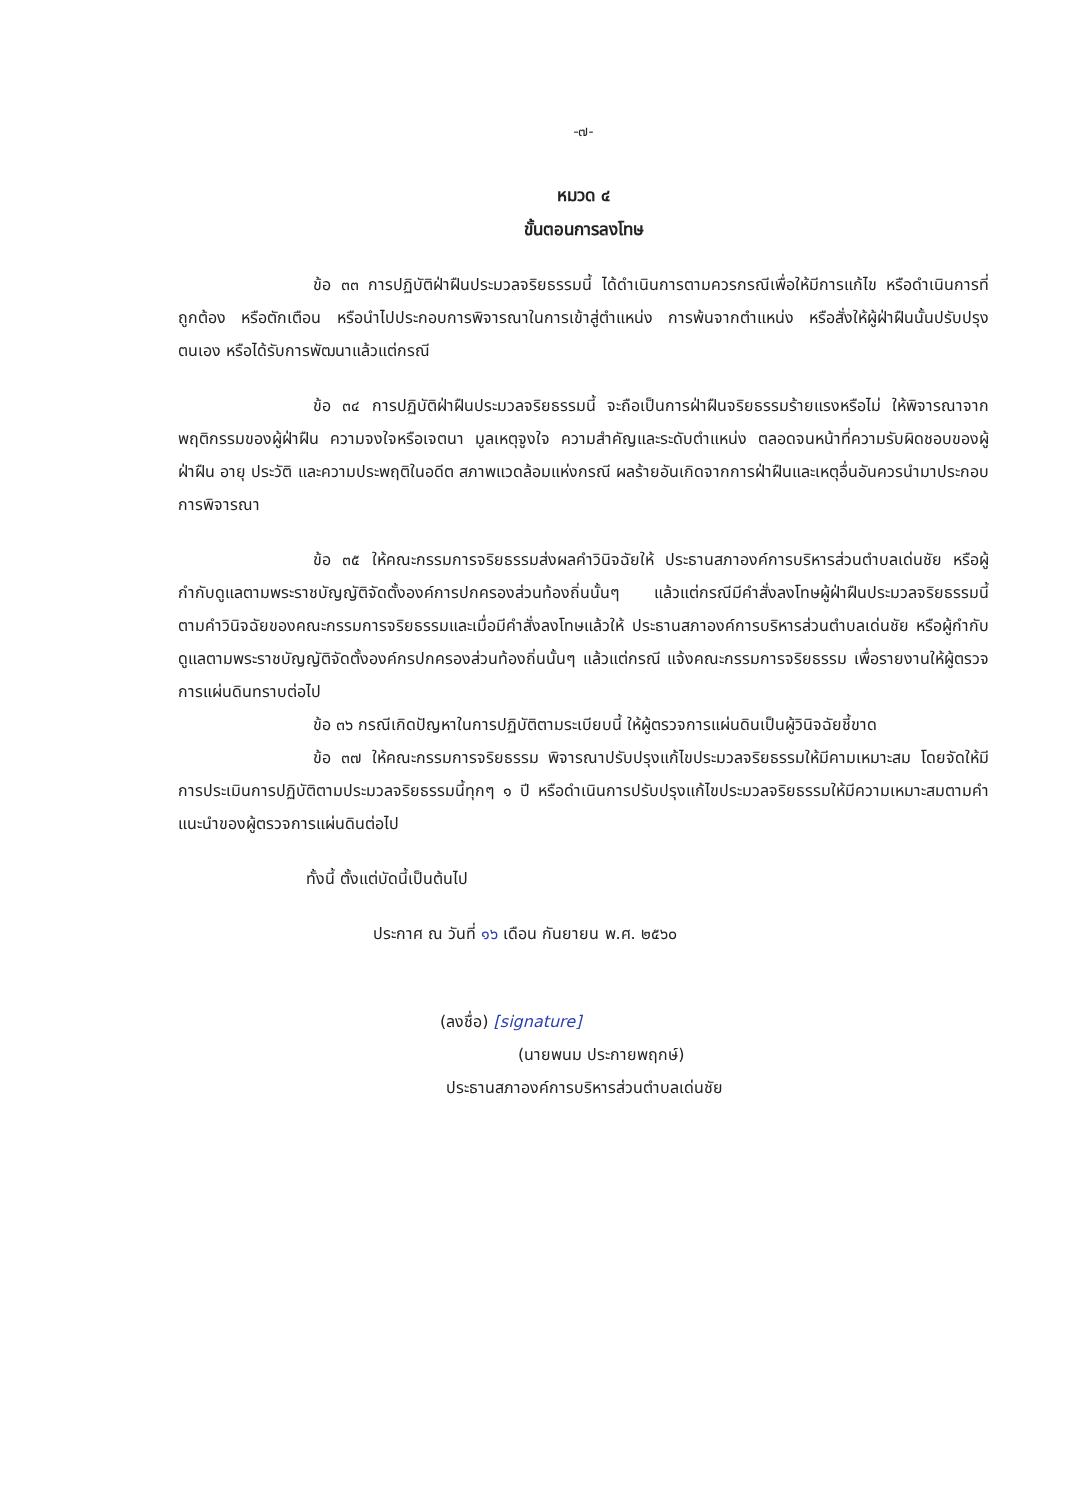-๗-
หมวด ๔
ขั้นตอนการลงโทษ
ข้อ ๓๓ การปฏิบัติฝ่าฝืนประมวลจริยธรรมนี้ ได้ดำเนินการตามควรกรณีเพื่อให้มีการแก้ไข หรือดำเนินการที่ถูกต้อง หรือตักเตือน หรือนำไปประกอบการพิจารณาในการเข้าสู่ตำแหน่ง การพ้นจากตำแหน่ง หรือสั่งให้ผู้ฝ่าฝืนนั้นปรับปรุงตนเอง หรือได้รับการพัฒนาแล้วแต่กรณี
ข้อ ๓๔ การปฏิบัติฝ่าฝืนประมวลจริยธรรมนี้ จะถือเป็นการฝ่าฝืนจริยธรรมร้ายแรงหรือไม่ ให้พิจารณาจากพฤติกรรมของผู้ฝ่าฝืน ความจงใจหรือเจตนา มูลเหตุจูงใจ ความสำคัญและระดับตำแหน่ง ตลอดจนหน้าที่ความรับผิดชอบของผู้ฝ่าฝืน อายุ ประวัติ และความประพฤติในอดีต สภาพแวดล้อมแห่งกรณี ผลร้ายอันเกิดจากการฝ่าฝืนและเหตุอื่นอันควรนำมาประกอบการพิจารณา
ข้อ ๓๕ ให้คณะกรรมการจริยธรรมส่งผลคำวินิจฉัยให้ ประธานสภาองค์การบริหารส่วนตำบลเด่นชัย หรือผู้กำกับดูแลตามพระราชบัญญัติจัดตั้งองค์การปกครองส่วนท้องถิ่นนั้นๆ แล้วแต่กรณีมีคำสั่งลงโทษผู้ฝ่าฝืนประมวลจริยธรรมนี้ ตามคำวินิจฉัยของคณะกรรมการจริยธรรมและเมื่อมีคำสั่งลงโทษแล้วให้ ประธานสภาองค์การบริหารส่วนตำบลเด่นชัย หรือผู้กำกับดูแลตามพระราชบัญญัติจัดตั้งองค์กรปกครองส่วนท้องถิ่นนั้นๆ แล้วแต่กรณี แจ้งคณะกรรมการจริยธรรม เพื่อรายงานให้ผู้ตรวจการแผ่นดินทราบต่อไป
ข้อ ๓๖ กรณีเกิดปัญหาในการปฏิบัติตามระเบียบนี้ ให้ผู้ตรวจการแผ่นดินเป็นผู้วินิจฉัยชี้ขาด
ข้อ ๓๗ ให้คณะกรรมการจริยธรรม พิจารณาปรับปรุงแก้ไขประมวลจริยธรรมให้มีคามเหมาะสม โดยจัดให้มีการประเมินการปฏิบัติตามประมวลจริยธรรมนี้ทุกๆ ๑ ปี หรือดำเนินการปรับปรุงแก้ไขประมวลจริยธรรมให้มีความเหมาะสมตามคำแนะนำของผู้ตรวจการแผ่นดินต่อไป
ทั้งนี้ ตั้งแต่บัดนี้เป็นต้นไป
ประกาศ ณ วันที่ ๑๖ เดือน กันยายน พ.ศ. ๒๕๖๐
(ลงชื่อ) [signature]
(นายพนม ประกายพฤกษ์)
ประธานสภาองค์การบริหารส่วนตำบลเด่นชัย